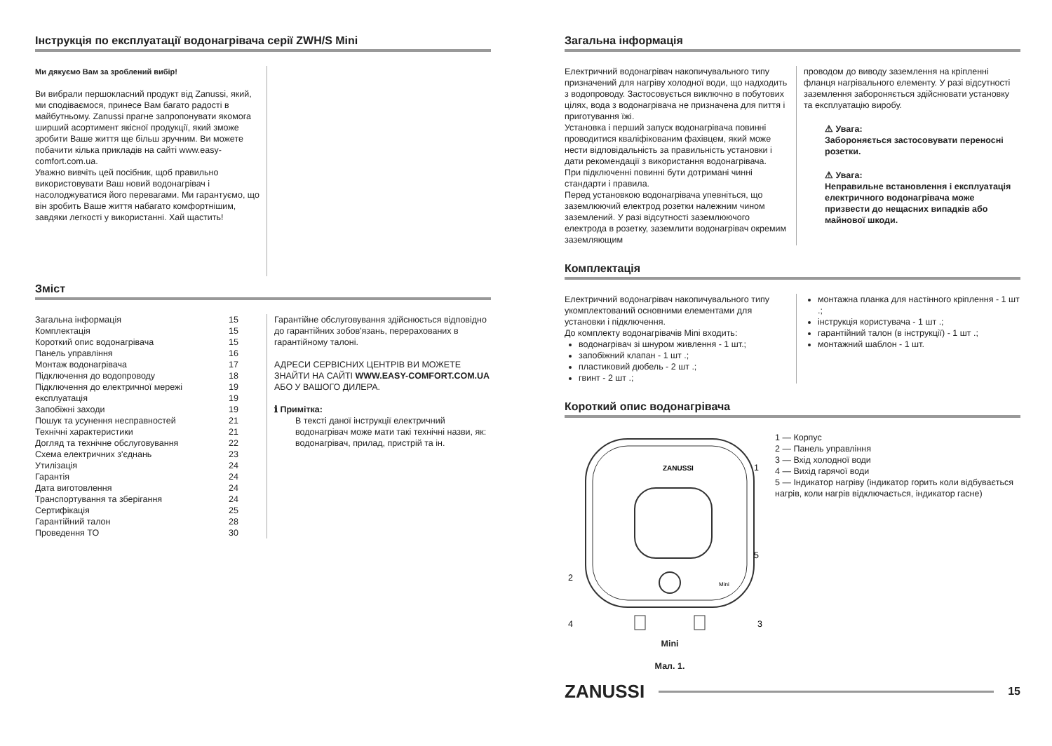Інструкція по експлуатації водонагрівача серії ZWH/S Mini
Ми дякуємо Вам за зроблений вибір!
Ви вибрали першокласний продукт від Zanussi, який, ми сподіваємося, принесе Вам багато радості в майбутньому. Zanussi прагне запропонувати якомога ширший асортимент якісної продукції, який зможе зробити Ваше життя ще більш зручним. Ви можете побачити кілька прикладів на сайті www.easy-comfort.com.ua.
Уважно вивчіть цей посібник, щоб правильно використовувати Ваш новий водонагрівач і насолоджуватися його перевагами. Ми гарантуємо, що він зробить Ваше життя набагато комфортнішим, завдяки легкості у використанні. Хай щастить!
Зміст
Загальна інформація 15
Комплектація 15
Короткий опис водонагрівача 15
Панель управління 16
Монтаж водонагрівача 17
Підключення до водопроводу 18
Підключення до електричної мережі 19
експлуатація 19
Запобіжні заходи 19
Пошук та усунення несправностей 21
Технічні характеристики 21
Догляд та технічне обслуговування 22
Схема електричних з'єднань 23
Утилізація 24
Гарантія 24
Дата виготовлення 24
Транспортування та зберігання 24
Сертифікація 25
Гарантійний талон 28
Проведення ТО 30
Гарантійне обслуговування здійснюється відповідно до гарантійних зобов'язань, перерахованих в гарантійному талоні.
АДРЕСИ СЕРВІСНИХ ЦЕНТРІВ ВИ МОЖЕТЕ ЗНАЙТИ НА САЙТІ WWW.EASY-COMFORT.COM.UA АБО У ВАШОГО ДИЛЕРА.
ℹ Примітка:
В тексті даної інструкції електричний водонагрівач може мати такі технічні назви, як: водонагрівач, прилад, пристрій та ін.
Загальна інформація
Електричний водонагрівач накопичувального типу призначений для нагріву холодної води, що надходить з водопроводу. Застосовується виключно в побутових цілях, вода з водонагрівача не призначена для пиття і приготування їжі.
Установка і перший запуск водонагрівача повинні проводитися кваліфікованим фахівцем, який може нести відповідальність за правильність установки і дати рекомендації з використання водонагрівача.
При підключенні повинні бути дотримані чинні стандарти і правила.
Перед установкою водонагрівача упевніться, що заземлюючий електрод розетки належним чином заземлений. У разі відсутності заземлюючого електрода в розетку, заземлити водонагрівач окремим заземляющим
проводом до виводу заземлення на кріпленні фланця нагрівального елементу. У разі відсутності заземлення забороняється здійснювати установку та експлуатацію виробу.
⚠ Увага:
Забороняється застосовувати переносні розетки.
⚠ Увага:
Неправильне встановлення і експлуатація електричного водонагрівача може призвести до нещасних випадків або майнової шкоди.
Комплектація
Електричний водонагрівач накопичувального типу укомплектований основними елементами для установки і підключення.
До комплекту водонагрівачів Mini входить:
водонагрівач зі шнуром живлення - 1 шт.;
запобіжний клапан - 1 шт .;
пластиковий дюбель - 2 шт .;
гвинт - 2 шт .;
монтажна планка для настінного кріплення - 1 шт .;
інструкція користувача - 1 шт .;
гарантійний талон (в інструкції) - 1 шт .;
монтажний шаблон - 1 шт.
Короткий опис водонагрівача
ZANUSSI
Mini
1
2
3
4
5
Mini
Мал. 1.
1 — Корпус
2 — Панель управління
3 — Вхід холодної води
4 — Вихід гарячої води
5 — Індикатор нагріву (індикатор горить коли відбувається нагрів, коли нагрів відключається, індикатор гасне)
ZANUSSI
15